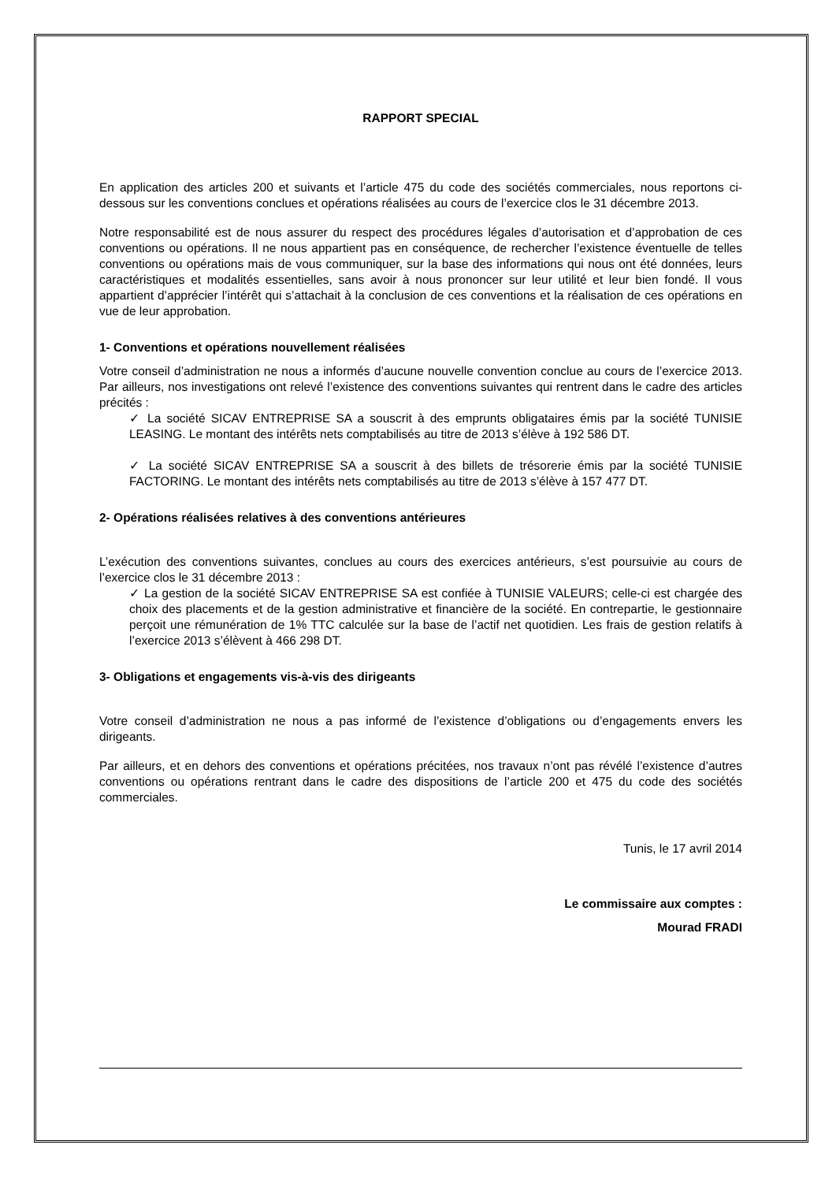RAPPORT SPECIAL
En application des articles 200 et suivants et l’article 475 du code des sociétés commerciales, nous reportons ci-dessous sur les conventions conclues et opérations réalisées au cours de l’exercice clos le 31 décembre 2013.
Notre responsabilité est de nous assurer du respect des procédures légales d’autorisation et d’approbation de ces conventions ou opérations. Il ne nous appartient pas en conséquence, de rechercher l’existence éventuelle de telles conventions ou opérations mais de vous communiquer, sur la base des informations qui nous ont été données, leurs caractéristiques et modalités essentielles, sans avoir à nous prononcer sur leur utilité et leur bien fondé. Il vous appartient d’apprécier l’intérêt qui s’attachait à la conclusion de ces conventions et la réalisation de ces opérations en vue de leur approbation.
1- Conventions et opérations nouvellement réalisées
Votre conseil d’administration ne nous a informés d’aucune nouvelle convention conclue au cours de l’exercice 2013. Par ailleurs, nos investigations ont relevé l’existence des conventions suivantes qui rentrent dans le cadre des articles précités :
✓ La société SICAV ENTREPRISE SA a souscrit à des emprunts obligataires émis par la société TUNISIE LEASING. Le montant des intérêts nets comptabilisés au titre de 2013 s’élève à 192 586 DT.
✓ La société SICAV ENTREPRISE SA a souscrit à des billets de trésorerie émis par la société TUNISIE FACTORING. Le montant des intérêts nets comptabilisés au titre de 2013 s’élève à 157 477 DT.
2- Opérations réalisées relatives à des conventions antérieures
L’exécution des conventions suivantes, conclues au cours des exercices antérieurs, s’est poursuivie au cours de l’exercice clos le 31 décembre 2013 :
✓ La gestion de la société SICAV ENTREPRISE SA est confiée à TUNISIE VALEURS; celle-ci est chargée des choix des placements et de la gestion administrative et financière de la société. En contrepartie, le gestionnaire perçoit une rémunération de 1% TTC calculée sur la base de l’actif net quotidien. Les frais de gestion relatifs à l’exercice 2013 s’élèvent à 466 298 DT.
3- Obligations et engagements vis-à-vis des dirigeants
Votre conseil d’administration ne nous a pas informé de l’existence d’obligations ou d’engagements envers les dirigeants.
Par ailleurs, et en dehors des conventions et opérations précitées, nos travaux n’ont pas révélé l’existence d’autres conventions ou opérations rentrant dans le cadre des dispositions de l’article 200 et 475 du code des sociétés commerciales.
Tunis, le 17 avril 2014
Le commissaire aux comptes :
Mourad FRADI